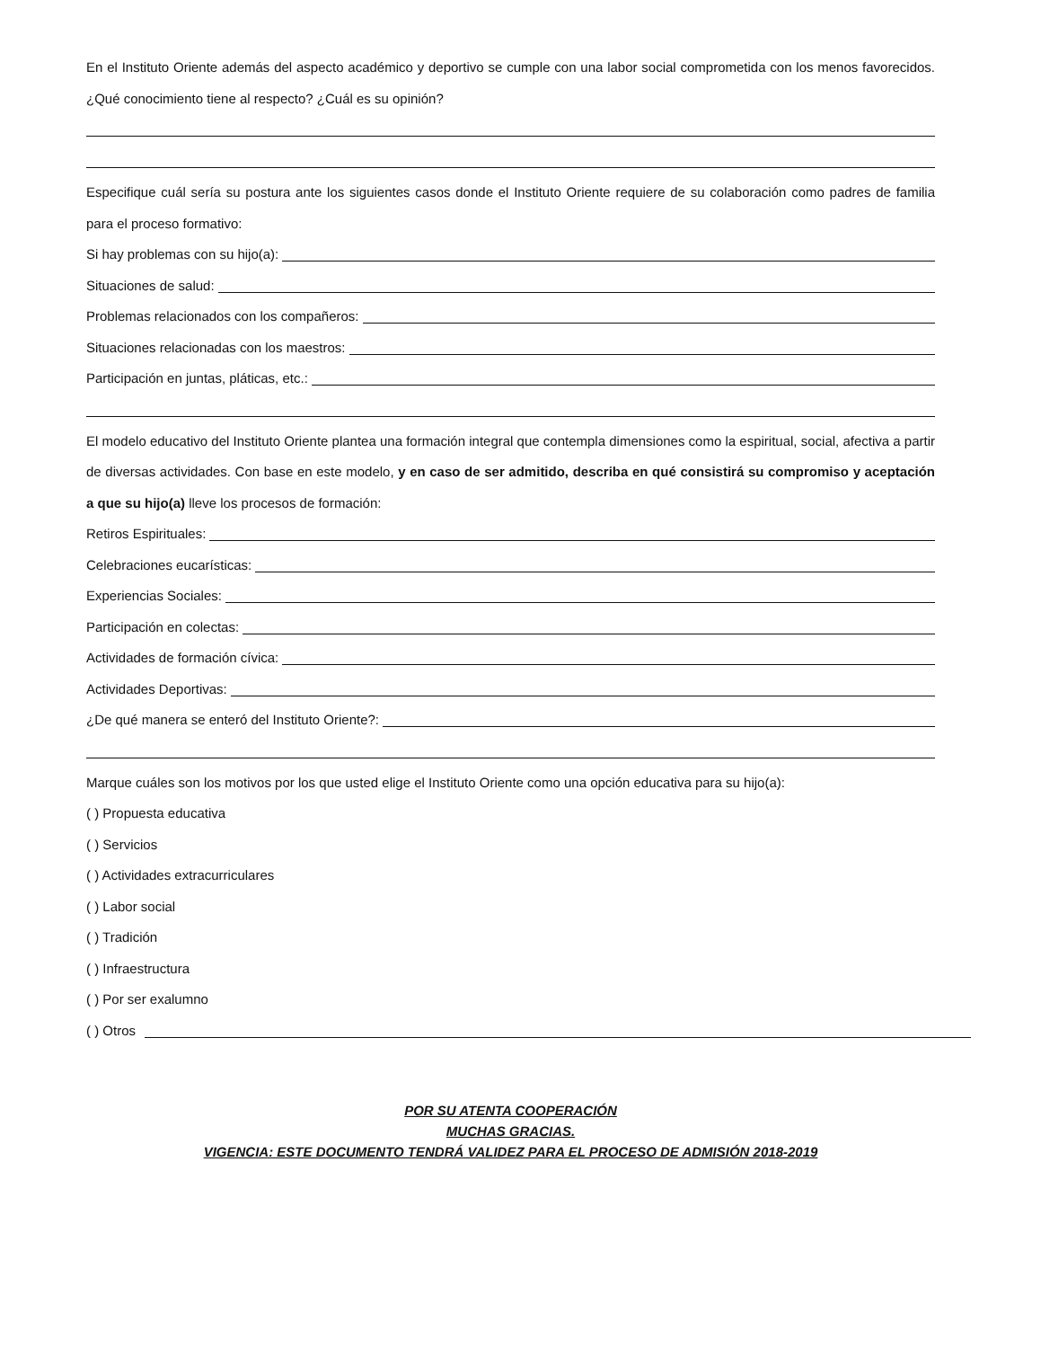En el Instituto Oriente además del aspecto académico y deportivo se cumple con una labor social comprometida con los menos favorecidos. ¿Qué conocimiento tiene al respecto? ¿Cuál es su opinión?
Especifique cuál sería su postura ante los siguientes casos donde el Instituto Oriente requiere de su colaboración como padres de familia para el proceso formativo:
Si hay problemas con su hijo(a):
Situaciones de salud:
Problemas relacionados con los compañeros:
Situaciones relacionadas con los maestros:
Participación en juntas, pláticas, etc.:
El modelo educativo del Instituto Oriente plantea una formación integral que contempla dimensiones como la espiritual, social, afectiva a partir de diversas actividades. Con base en este modelo, y en caso de ser admitido, describa en qué consistirá su compromiso y aceptación a que su hijo(a) lleve los procesos de formación:
Retiros Espirituales:
Celebraciones eucarísticas:
Experiencias Sociales:
Participación en colectas:
Actividades de formación cívica:
Actividades Deportivas:
¿De qué manera se enteró del Instituto Oriente?:
Marque cuáles son los motivos por los que usted elige el Instituto Oriente como una opción educativa para su hijo(a):
( ) Propuesta educativa
( ) Servicios
( ) Actividades extracurriculares
( ) Labor social
( ) Tradición
( ) Infraestructura
( ) Por ser exalumno
( ) Otros
POR SU ATENTA COOPERACIÓN
MUCHAS GRACIAS.
VIGENCIA: ESTE DOCUMENTO TENDRÁ VALIDEZ PARA EL PROCESO DE ADMISIÓN 2018-2019